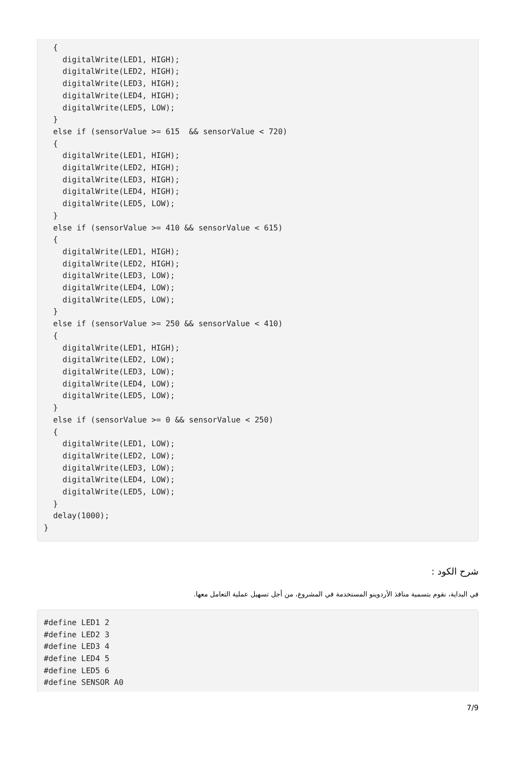{
    digitalWrite(LED1, HIGH);
    digitalWrite(LED2, HIGH);
    digitalWrite(LED3, HIGH);
    digitalWrite(LED4, HIGH);
    digitalWrite(LED5, LOW);
  }
  else if (sensorValue >= 615  && sensorValue < 720)
  {
    digitalWrite(LED1, HIGH);
    digitalWrite(LED2, HIGH);
    digitalWrite(LED3, HIGH);
    digitalWrite(LED4, HIGH);
    digitalWrite(LED5, LOW);
  }
  else if (sensorValue >= 410 && sensorValue < 615)
  {
    digitalWrite(LED1, HIGH);
    digitalWrite(LED2, HIGH);
    digitalWrite(LED3, LOW);
    digitalWrite(LED4, LOW);
    digitalWrite(LED5, LOW);
  }
  else if (sensorValue >= 250 && sensorValue < 410)
  {
    digitalWrite(LED1, HIGH);
    digitalWrite(LED2, LOW);
    digitalWrite(LED3, LOW);
    digitalWrite(LED4, LOW);
    digitalWrite(LED5, LOW);
  }
  else if (sensorValue >= 0 && sensorValue < 250)
  {
    digitalWrite(LED1, LOW);
    digitalWrite(LED2, LOW);
    digitalWrite(LED3, LOW);
    digitalWrite(LED4, LOW);
    digitalWrite(LED5, LOW);
  }
  delay(1000);
}
شرح الكود :
في البداية، نقوم بتسمية منافذ الأردوينو المستخدمة في المشروع، من أجل تسهيل عملية التعامل معها.
#define LED1 2
#define LED2 3
#define LED3 4
#define LED4 5
#define LED5 6
#define SENSOR A0
7/9